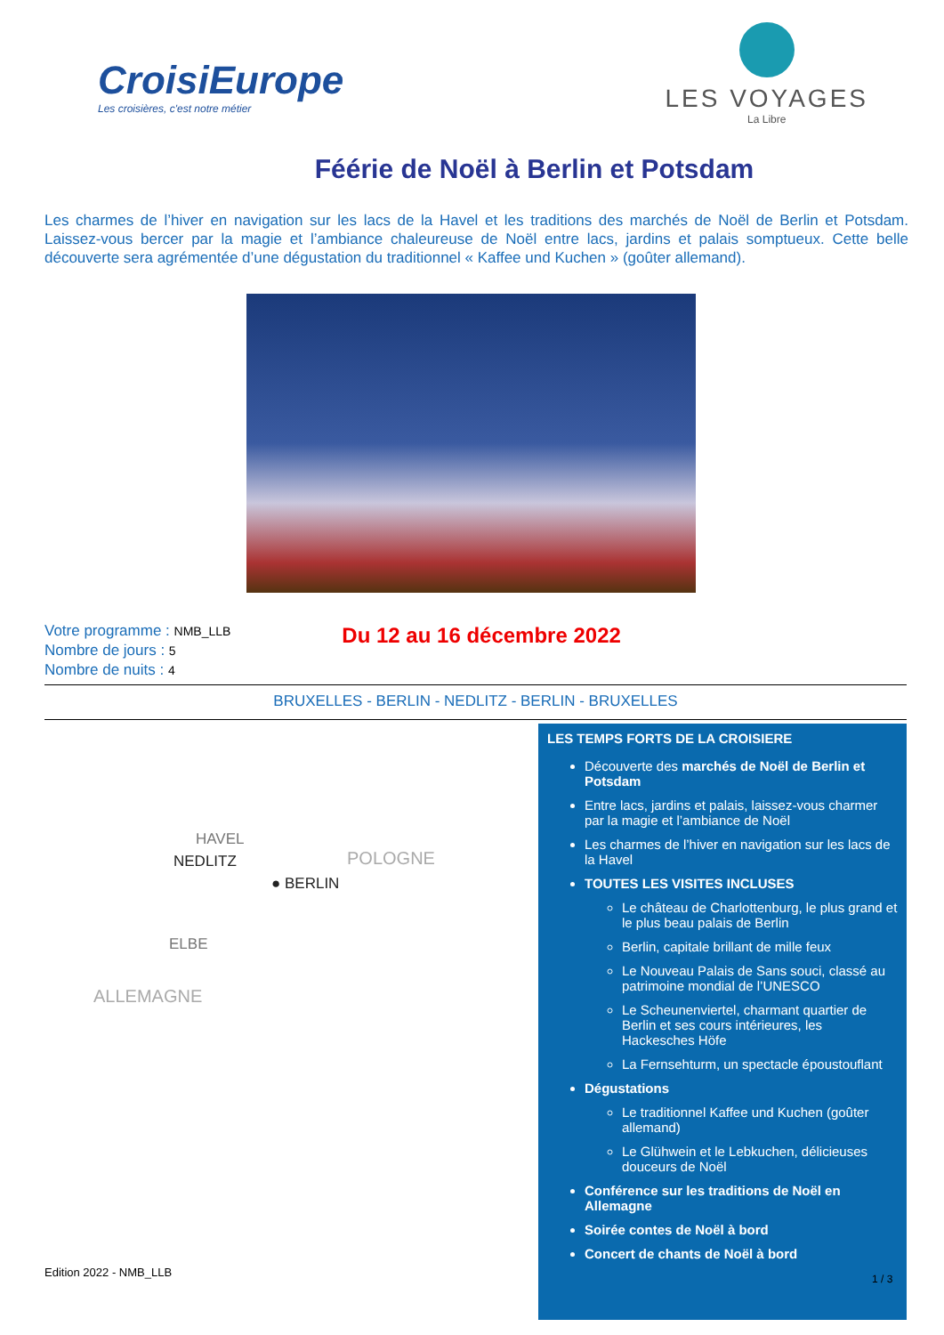CroisiEurope
Les croisières, c'est notre métier
LES VOYAGES
La Libre
Féérie de Noël à Berlin et Potsdam
Les charmes de l’hiver en navigation sur les lacs de la Havel et les traditions des marchés de Noël de Berlin et Potsdam. Laissez-vous bercer par la magie et l’ambiance chaleureuse de Noël entre lacs, jardins et palais somptueux. Cette belle découverte sera agrémentée d’une dégustation du traditionnel « Kaffee und Kuchen » (goûter allemand).
Votre programme : NMB_LLB
Nombre de jours : 5
Nombre de nuits : 4
Du 12 au 16 décembre 2022
BRUXELLES - BERLIN - NEDLITZ - BERLIN - BRUXELLES
HAVEL
NEDLITZ POLOGNE
● BERLIN
ELBE
ALLEMAGNE
LES TEMPS FORTS DE LA CROISIERE
Découverte des marchés de Noël de Berlin et Potsdam
Entre lacs, jardins et palais, laissez-vous charmer par la magie et l’ambiance de Noël
Les charmes de l’hiver en navigation sur les lacs de la Havel
TOUTES LES VISITES INCLUSES
Le château de Charlottenburg, le plus grand et le plus beau palais de Berlin
Berlin, capitale brillant de mille feux
Le Nouveau Palais de Sans souci, classé au patrimoine mondial de l’UNESCO
Le Scheunenviertel, charmant quartier de Berlin et ses cours intérieures, les Hackesches Höfe
La Fernsehturm, un spectacle époustouflant
Dégustations
Le traditionnel Kaffee und Kuchen (goûter allemand)
Le Glühwein et le Lebkuchen, délicieuses douceurs de Noël
Conférence sur les traditions de Noël en Allemagne
Soirée contes de Noël à bord
Concert de chants de Noël à bord
Edition 2022 - NMB_LLB 1 / 3